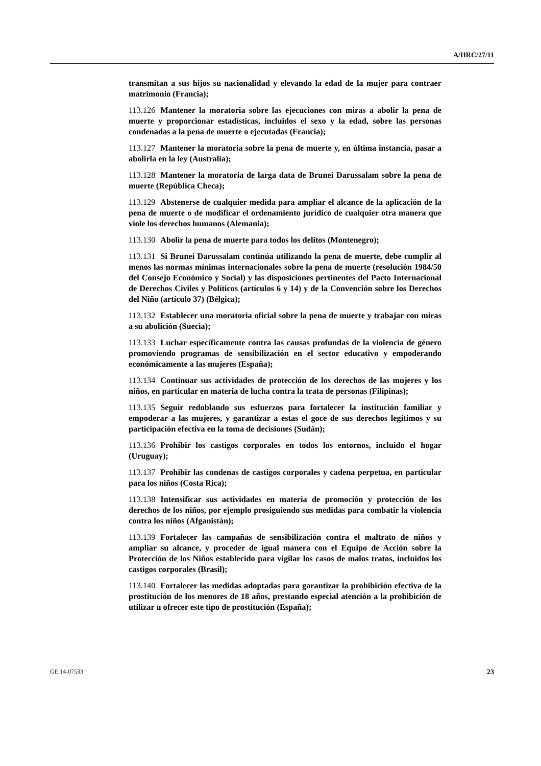A/HRC/27/11
transmitan a sus hijos su nacionalidad y elevando la edad de la mujer para contraer matrimonio (Francia);
113.126 Mantener la moratoria sobre las ejecuciones con miras a abolir la pena de muerte y proporcionar estadísticas, incluidos el sexo y la edad, sobre las personas condenadas a la pena de muerte o ejecutadas (Francia);
113.127 Mantener la moratoria sobre la pena de muerte y, en última instancia, pasar a abolirla en la ley (Australia);
113.128 Mantener la moratoria de larga data de Brunei Darussalam sobre la pena de muerte (República Checa);
113.129 Abstenerse de cualquier medida para ampliar el alcance de la aplicación de la pena de muerte o de modificar el ordenamiento jurídico de cualquier otra manera que viole los derechos humanos (Alemania);
113.130 Abolir la pena de muerte para todos los delitos (Montenegro);
113.131 Si Brunei Darussalam continúa utilizando la pena de muerte, debe cumplir al menos las normas mínimas internacionales sobre la pena de muerte (resolución 1984/50 del Consejo Económico y Social) y las disposiciones pertinentes del Pacto Internacional de Derechos Civiles y Políticos (artículos 6 y 14) y de la Convención sobre los Derechos del Niño (artículo 37) (Bélgica);
113.132 Establecer una moratoria oficial sobre la pena de muerte y trabajar con miras a su abolición (Suecia);
113.133 Luchar específicamente contra las causas profundas de la violencia de género promoviendo programas de sensibilización en el sector educativo y empoderando económicamente a las mujeres (España);
113.134 Continuar sus actividades de protección de los derechos de las mujeres y los niños, en particular en materia de lucha contra la trata de personas (Filipinas);
113.135 Seguir redoblando sus esfuerzos para fortalecer la institución familiar y empoderar a las mujeres, y garantizar a estas el goce de sus derechos legítimos y su participación efectiva en la toma de decisiones (Sudán);
113.136 Prohibir los castigos corporales en todos los entornos, incluido el hogar (Uruguay);
113.137 Prohibir las condenas de castigos corporales y cadena perpetua, en particular para los niños (Costa Rica);
113.138 Intensificar sus actividades en materia de promoción y protección de los derechos de los niños, por ejemplo prosiguiendo sus medidas para combatir la violencia contra los niños (Afganistán);
113.139 Fortalecer las campañas de sensibilización contra el maltrato de niños y ampliar su alcance, y proceder de igual manera con el Equipo de Acción sobre la Protección de los Niños establecido para vigilar los casos de malos tratos, incluidos los castigos corporales (Brasil);
113.140 Fortalecer las medidas adoptadas para garantizar la prohibición efectiva de la prostitución de los menores de 18 años, prestando especial atención a la prohibición de utilizar u ofrecer este tipo de prostitución (España);
GE.14-07533 23